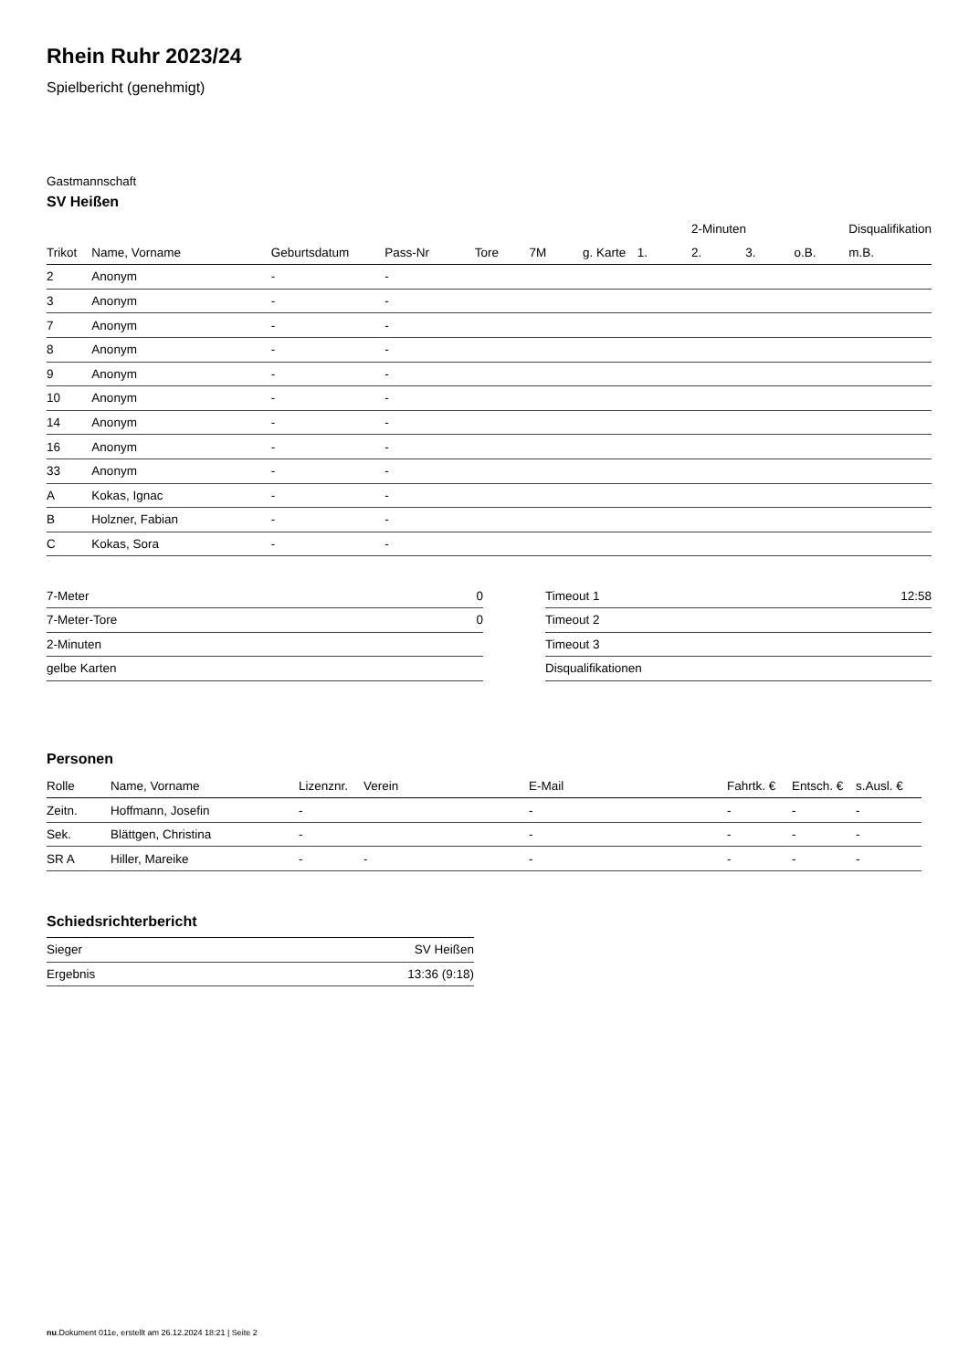Rhein Ruhr 2023/24
Spielbericht (genehmigt)
Gastmannschaft
SV Heißen
| | | | | | | | | 2-Minuten | | | Disqualifikation |
| --- | --- | --- | --- | --- | --- | --- | --- | --- | --- | --- | --- |
| Trikot | Name, Vorname | Geburtsdatum | Pass-Nr | Tore | 7M | g. Karte | 1. | 2. | 3. | o.B. | m.B. |
| 2 | Anonym | - | - | | | | | | | | |
| 3 | Anonym | - | - | | | | | | | | |
| 7 | Anonym | - | - | | | | | | | | |
| 8 | Anonym | - | - | | | | | | | | |
| 9 | Anonym | - | - | | | | | | | | |
| 10 | Anonym | - | - | | | | | | | | |
| 14 | Anonym | - | - | | | | | | | | |
| 16 | Anonym | - | - | | | | | | | | |
| 33 | Anonym | - | - | | | | | | | | |
| A | Kokas, Ignac | - | - | | | | | | | | |
| B | Holzner, Fabian | - | - | | | | | | | | |
| C | Kokas, Sora | - | - | | | | | | | | |
| 7-Meter | 0 |
| 7-Meter-Tore | 0 |
| 2-Minuten | |
| gelbe Karten | |
| Timeout 1 | 12:58 |
| Timeout 2 | |
| Timeout 3 | |
| Disqualifikationen | |
Personen
| Rolle | Name, Vorname | Lizenznr. | Verein | E-Mail | Fahrtk. € | Entsch. € | s.Ausl. € |
| --- | --- | --- | --- | --- | --- | --- | --- |
| Zeitn. | Hoffmann, Josefin | - | | - | - | - | - |
| Sek. | Blättgen, Christina | - | | - | - | - | - |
| SR A | Hiller, Mareike | - | - | - | - | - | - |
Schiedsrichterbericht
| Sieger | SV Heißen |
| Ergebnis | 13:36 (9:18) |
nu.Dokument 011e, erstellt am 26.12.2024 18:21 | Seite 2